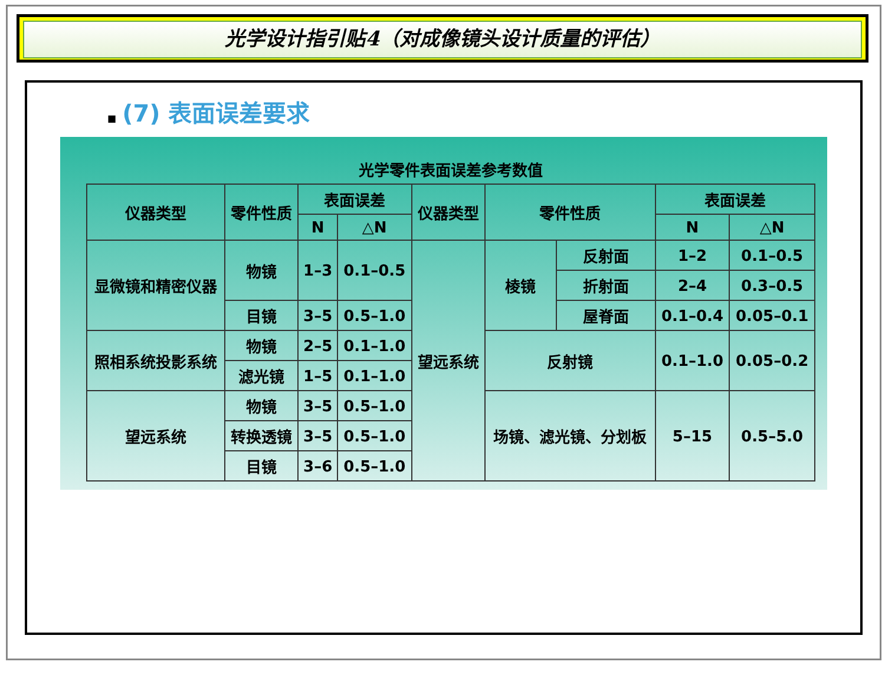光学设计指引贴4（对成像镜头设计质量的评估）
■ (7) 表面误差要求
光学零件表面误差参考数值
| 仪器类型 | 零件性质 | 表面误差 | | 仪器类型 | 零件性质 | | 表面误差 | |
| --- | --- | --- | --- | --- | --- | --- | --- | --- |
| | | N | △N | | | | N | △N |
| 显微镜和精密仪器 | 物镜 | 1–3 | 0.1–0.5 | 望远系统 | 棱镜 | 反射面 | 1–2 | 0.1–0.5 |
| | | | | | | 折射面 | 2–4 | 0.3–0.5 |
| | 目镜 | 3–5 | 0.5–1.0 | | | 屋脊面 | 0.1–0.4 | 0.05–0.1 |
| | | | | | 反射镜 | | 0.1–1.0 | 0.05–0.2 |
| 照相系统投影系统 | 物镜 | 2–5 | 0.1–1.0 | | | | | |
| | 滤光镜 | 1–5 | 0.1–1.0 | | | | | |
| 望远系统 | 物镜 | 3–5 | 0.5–1.0 | | 场镜、滤光镜、分划板 | | 5–15 | 0.5–5.0 |
| | 转换透镜 | 3–5 | 0.5–1.0 | | | | | |
| | 目镜 | 3–6 | 0.5–1.0 | | | | | |